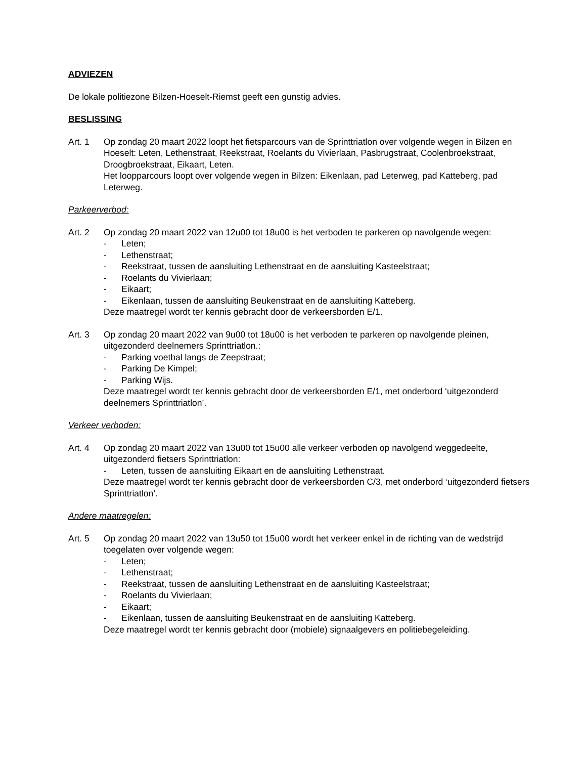ADVIEZEN
De lokale politiezone Bilzen-Hoeselt-Riemst geeft een gunstig advies.
BESLISSING
Art. 1 Op zondag 20 maart 2022 loopt het fietsparcours van de Sprinttriatlon over volgende wegen in Bilzen en Hoeselt: Leten, Lethenstraat, Reekstraat, Roelants du Vivierlaan, Pasbrugstraat, Coolenbroekstraat, Droogbroekstraat, Eikaart, Leten.
Het loopparcours loopt over volgende wegen in Bilzen: Eikenlaan, pad Leterweg, pad Katteberg, pad Leterweg.
Parkeerverbod:
Art. 2 Op zondag 20 maart 2022 van 12u00 tot 18u00 is het verboden te parkeren op navolgende wegen:
- Leten;
- Lethenstraat;
- Reekstraat, tussen de aansluiting Lethenstraat en de aansluiting Kasteelstraat;
- Roelants du Vivierlaan;
- Eikaart;
- Eikenlaan, tussen de aansluiting Beukenstraat en de aansluiting Katteberg.
Deze maatregel wordt ter kennis gebracht door de verkeersborden E/1.
Art. 3 Op zondag 20 maart 2022 van 9u00 tot 18u00 is het verboden te parkeren op navolgende pleinen, uitgezonderd deelnemers Sprinttriatlon.:
- Parking voetbal langs de Zeepstraat;
- Parking De Kimpel;
- Parking Wijs.
Deze maatregel wordt ter kennis gebracht door de verkeersborden E/1, met onderbord ‘uitgezonderd deelnemers Sprinttriatlon’.
Verkeer verboden:
Art. 4 Op zondag 20 maart 2022 van 13u00 tot 15u00 alle verkeer verboden op navolgend weggedeelte, uitgezonderd fietsers Sprinttriatlon:
- Leten, tussen de aansluiting Eikaart en de aansluiting Lethenstraat.
Deze maatregel wordt ter kennis gebracht door de verkeersborden C/3, met onderbord ‘uitgezonderd fietsers Sprinttriatlon’.
Andere maatregelen:
Art. 5 Op zondag 20 maart 2022 van 13u50 tot 15u00 wordt het verkeer enkel in de richting van de wedstrijd toegelaten over volgende wegen:
- Leten;
- Lethenstraat;
- Reekstraat, tussen de aansluiting Lethenstraat en de aansluiting Kasteelstraat;
- Roelants du Vivierlaan;
- Eikaart;
- Eikenlaan, tussen de aansluiting Beukenstraat en de aansluiting Katteberg.
Deze maatregel wordt ter kennis gebracht door (mobiele) signaalgevers en politiebegeleiding.